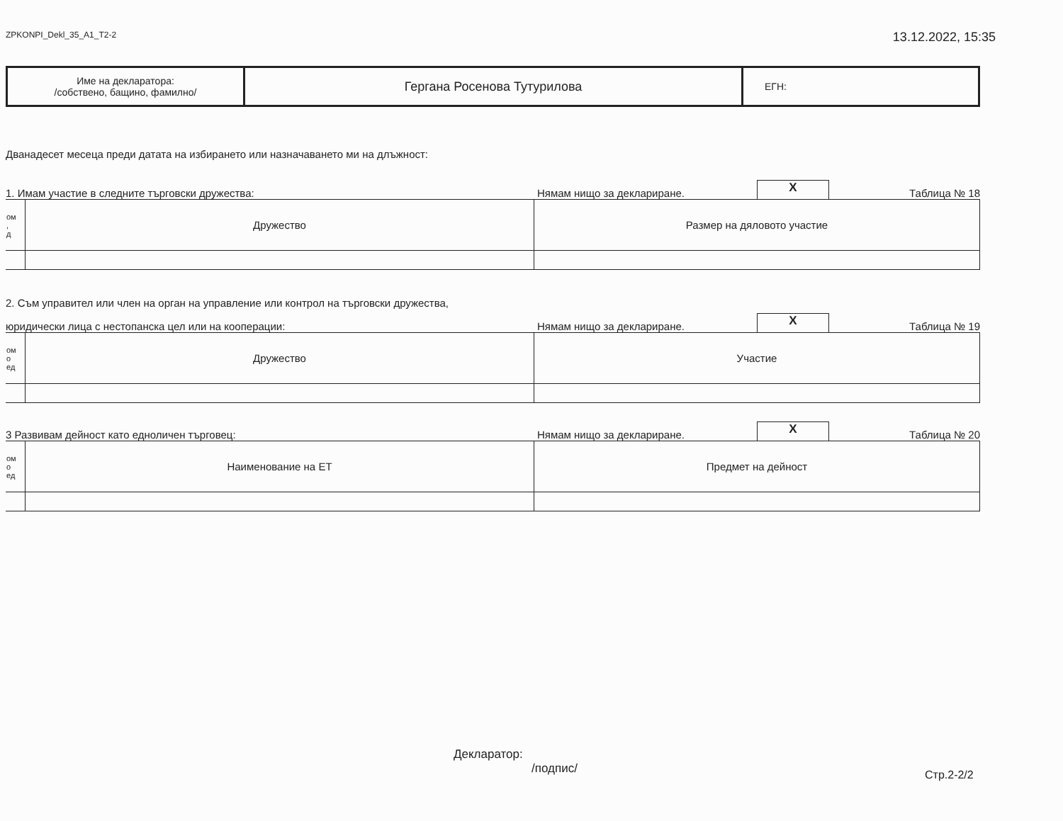ZPKONPI_Dekl_35_A1_T2-2 13.12.2022, 15:35
| Име на декларатора: /собствено, бащино, фамилно/ | Гергана Росенова Тутурилова | ЕГН: |
Дванадесет месеца преди датата на избирането или назначаването ми на длъжност:
1. Имам участие в следните търговски дружества: Нямам нищо за деклариране. X Таблица № 18
| ом , д | Дружество | Размер на дяловото участие |
2. Съм управител или член на орган на управление или контрол на търговски дружества,
юридически лица с нестопанска цел или на кооперации: Нямам нищо за деклариране. X Таблица № 19
| ом о ед | Дружество | Участие |
3 Развивам дейност като едноличен търговец: Нямам нищо за деклариране. X Таблица № 20
| ом о ед | Наименование на ЕТ | Предмет на дейност |
Декларатор:
/подпис/
Стр.2-2/2